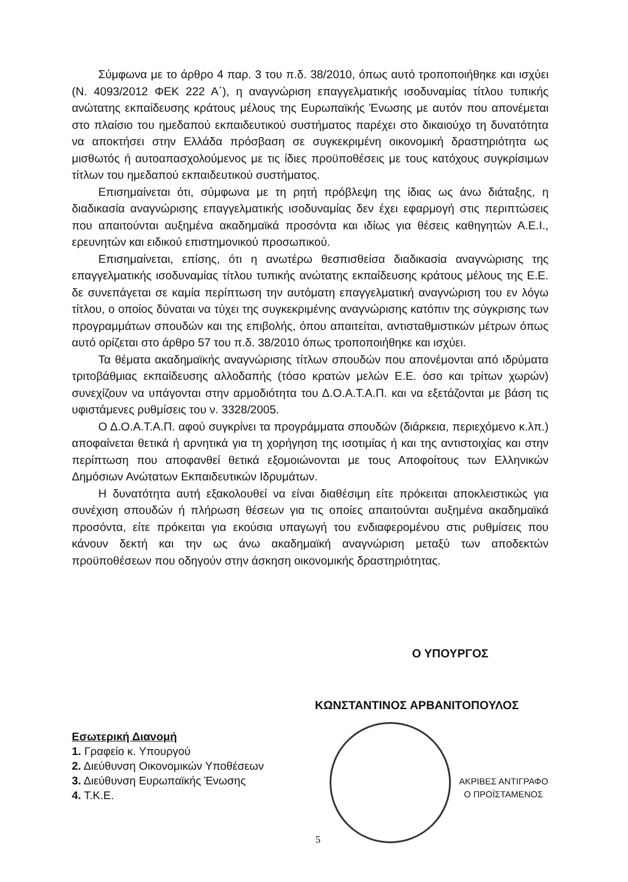Σύμφωνα με το άρθρο 4 παρ. 3 του π.δ. 38/2010, όπως αυτό τροποποιήθηκε και ισχύει (Ν. 4093/2012 ΦΕΚ 222 Α΄), η αναγνώριση επαγγελματικής ισοδυναμίας τίτλου τυπικής ανώτατης εκπαίδευσης κράτους μέλους της Ευρωπαϊκής Ένωσης με αυτόν που απονέμεται στο πλαίσιο του ημεδαπού εκπαιδευτικού συστήματος παρέχει στο δικαιούχο τη δυνατότητα να αποκτήσει στην Ελλάδα πρόσβαση σε συγκεκριμένη οικονομική δραστηριότητα ως μισθωτός ή αυτοαπασχολούμενος με τις ίδιες προϋποθέσεις με τους κατόχους συγκρίσιμων τίτλων του ημεδαπού εκπαιδευτικού συστήματος.
Επισημαίνεται ότι, σύμφωνα με τη ρητή πρόβλεψη της ίδιας ως άνω διάταξης, η διαδικασία αναγνώρισης επαγγελματικής ισοδυναμίας δεν έχει εφαρμογή στις περιπτώσεις που απαιτούνται αυξημένα ακαδημαϊκά προσόντα και ιδίως για θέσεις καθηγητών Α.Ε.Ι., ερευνητών και ειδικού επιστημονικού προσωπικού.
Επισημαίνεται, επίσης, ότι η ανωτέρω θεσπισθείσα διαδικασία αναγνώρισης της επαγγελματικής ισοδυναμίας τίτλου τυπικής ανώτατης εκπαίδευσης κράτους μέλους της Ε.Ε. δε συνεπάγεται σε καμία περίπτωση την αυτόματη επαγγελματική αναγνώριση του εν λόγω τίτλου, ο οποίος δύναται να τύχει της συγκεκριμένης αναγνώρισης κατόπιν της σύγκρισης των προγραμμάτων σπουδών και της επιβολής, όπου απαιτείται, αντισταθμιστικών μέτρων όπως αυτό ορίζεται στο άρθρο 57 του π.δ. 38/2010 όπως τροποποιήθηκε και ισχύει.
Τα θέματα ακαδημαϊκής αναγνώρισης τίτλων σπουδών που απονέμονται από ιδρύματα τριτοβάθμιας εκπαίδευσης αλλοδαπής (τόσο κρατών μελών Ε.Ε. όσο και τρίτων χωρών) συνεχίζουν να υπάγονται στην αρμοδιότητα του Δ.Ο.Α.Τ.Α.Π. και να εξετάζονται με βάση τις υφιστάμενες ρυθμίσεις του ν. 3328/2005.
Ο Δ.Ο.Α.Τ.Α.Π. αφού συγκρίνει τα προγράμματα σπουδών (διάρκεια, περιεχόμενο κ.λπ.) αποφαίνεται θετικά ή αρνητικά για τη χορήγηση της ισοτιμίας ή και της αντιστοιχίας και στην περίπτωση που αποφανθεί θετικά εξομοιώνονται με τους Αποφοίτους των Ελληνικών Δημόσιων Ανώτατων Εκπαιδευτικών Ιδρυμάτων.
Η δυνατότητα αυτή εξακολουθεί να είναι διαθέσιμη είτε πρόκειται αποκλειστικώς για συνέχιση σπουδών ή πλήρωση θέσεων για τις οποίες απαιτούνται αυξημένα ακαδημαϊκά προσόντα, είτε πρόκειται για εκούσια υπαγωγή του ενδιαφερομένου στις ρυθμίσεις που κάνουν δεκτή και την ως άνω ακαδημαϊκή αναγνώριση μεταξύ των αποδεκτών προϋποθέσεων που οδηγούν στην άσκηση οικονομικής δραστηριότητας.
Ο ΥΠΟΥΡΓΟΣ
ΚΩΝΣΤΑΝΤΙΝΟΣ ΑΡΒΑΝΙΤΟΠΟΥΛΟΣ
Εσωτερική Διανομή
1. Γραφείο κ. Υπουργού
2. Διεύθυνση Οικονομικών Υποθέσεων
3. Διεύθυνση Ευρωπαϊκής Ένωσης
4. Τ.Κ.Ε.
ΑΚΡΙΒΕΣ ΑΝΤΙΓΡΑΦΟ
Ο ΠΡΟΪΣΤΑΜΕΝΟΣ
5